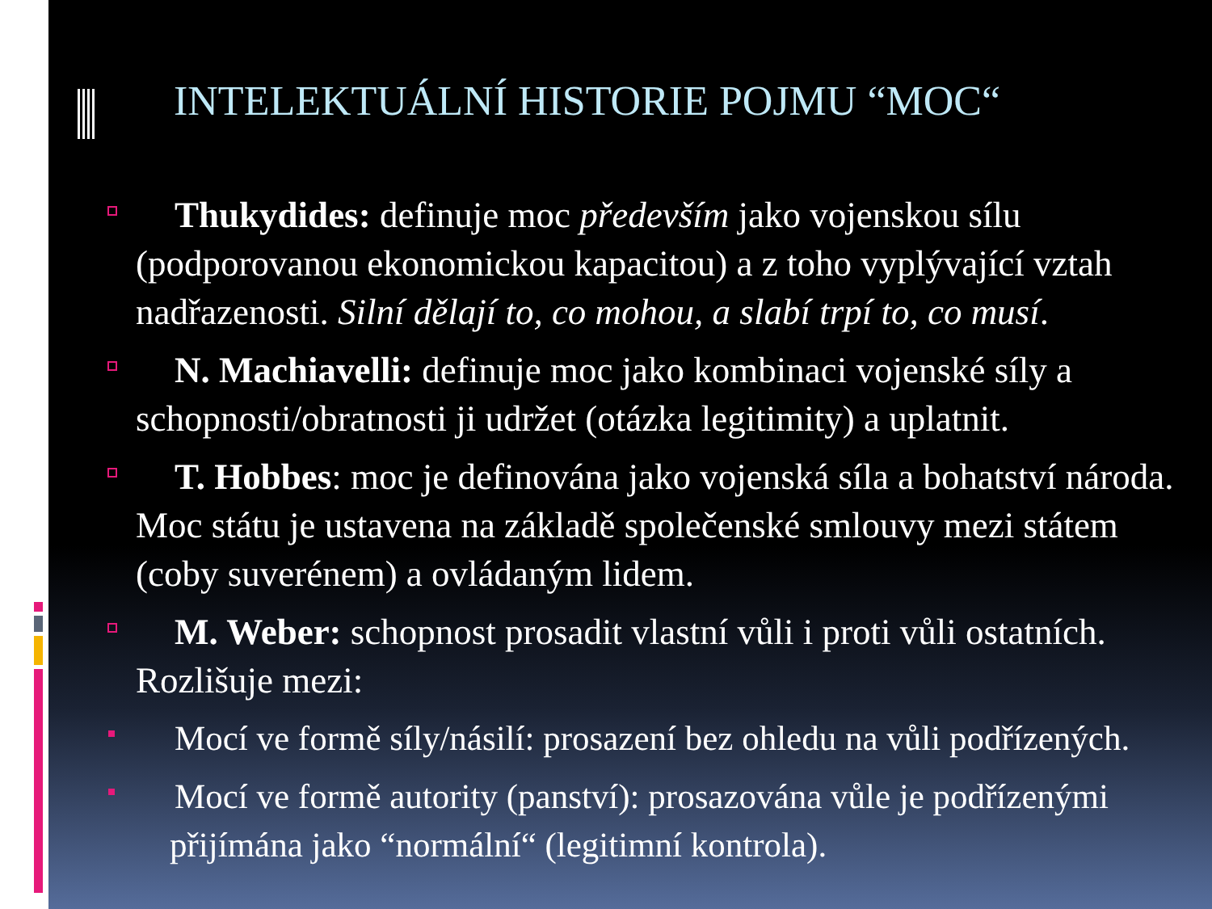INTELEKTUÁLNÍ HISTORIE POJMU “MOC“
Thukydides: definuje moc především jako vojenskou sílu (podporovanou ekonomickou kapacitou) a z toho vyplývající vztah nadřazenosti. Silní dělají to, co mohou, a slabí trpí to, co musí.
N. Machiavelli: definuje moc jako kombinaci vojenské síly a schopnosti/obratnosti ji udržet (otázka legitimity) a uplatnit.
T. Hobbes: moc je definována jako vojenská síla a bohatství národa. Moc státu je ustavena na základě společenské smlouvy mezi státem (coby suverénem) a ovládaným lidem.
M. Weber: schopnost prosadit vlastní vůli i proti vůli ostatních. Rozlišuje mezi:
Mocí ve formě síly/násilí: prosazení bez ohledu na vůli podřízených.
Mocí ve formě autority (panství): prosazována vůle je podřízenými přijímána jako “normální“ (legitimní kontrola).